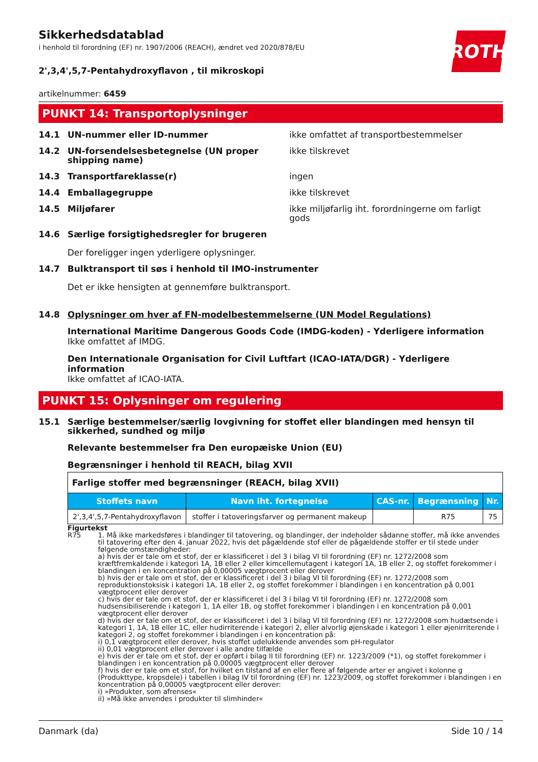ROTH
Sikkerhedsdatablad
i henhold til forordning (EF) nr. 1907/2006 (REACH), ændret ved 2020/878/EU
2',3,4',5,7-Pentahydroxyflavon , til mikroskopi
artikelnummer: 6459
PUNKT 14: Transportoplysninger
14.1 UN-nummer eller ID-nummer ikke omfattet af transportbestemmelser
14.2 UN-forsendelsesbetegnelse (UN proper shipping name)
ikke tilskrevet
14.3 Transportfareklasse(r) ingen
14.4 Emballagegruppe ikke tilskrevet
14.5 Miljøfarer ikke miljøfarlig iht. forordningerne om farligt gods
14.6 Særlige forsigtighedsregler for brugeren
Der foreligger ingen yderligere oplysninger.
14.7 Bulktransport til søs i henhold til IMO-instrumenter
Det er ikke hensigten at gennemføre bulktransport.
14.8 Oplysninger om hver af FN-modelbestemmelserne (UN Model Regulations)
International Maritime Dangerous Goods Code (IMDG-koden) - Yderligere information
Ikke omfattet af IMDG.
Den Internationale Organisation for Civil Luftfart (ICAO-IATA/DGR) - Yderligere information
Ikke omfattet af ICAO-IATA.
PUNKT 15: Oplysninger om regulering
15.1 Særlige bestemmelser/særlig lovgivning for stoffet eller blandingen med hensyn til sikkerhed, sundhed og miljø
Relevante bestemmelser fra Den europæiske Union (EU)
Begrænsninger i henhold til REACH, bilag XVII
| Farlige stoffer med begrænsninger (REACH, bilag XVII) | | | | |
| Stoffets navn | Navn iht. fortegnelse | CAS-nr. | Begrænsning | Nr. |
| 2',3,4',5,7-Pentahydroxyflavon | stoffer i tatoveringsfarver og permanent makeup | | R75 | 75 |
Figurtekst
R75 1. Må ikke markedsføres i blandinger til tatovering, og blandinger, der indeholder sådanne stoffer, må ikke anvendes til tatovering efter den 4. januar 2022, hvis det pågældende stof eller de pågældende stoffer er til stede under følgende omstændigheder:
a) hvis der er tale om et stof, der er klassificeret i del 3 i bilag VI til forordning (EF) nr. 1272/2008 som kræftfremkaldende i kategori 1A, 1B eller 2 eller kimcellemutagent i kategori 1A, 1B eller 2, og stoffet forekommer i blandingen i en koncentration på 0,00005 vægtprocent eller derover
b) hvis der er tale om et stof, der er klassificeret i del 3 i bilag VI til forordning (EF) nr. 1272/2008 som reproduktionstoksisk i kategori 1A, 1B eller 2, og stoffet forekommer i blandingen i en koncentration på 0,001 vægtprocent eller derover
c) hvis der er tale om et stof, der er klassificeret i del 3 i bilag VI til forordning (EF) nr. 1272/2008 som hudsensibiliserende i kategori 1, 1A eller 1B, og stoffet forekommer i blandingen i en koncentration på 0,001 vægtprocent eller derover
d) hvis der er tale om et stof, der er klassificeret i del 3 i bilag VI til forordning (EF) nr. 1272/2008 som hudætsende i kategori 1, 1A, 1B eller 1C, eller hudirriterende i kategori 2, eller alvorlig øjenskade i kategori 1 eller øjenirriterende i kategori 2, og stoffet forekommer i blandingen i en koncentration på:
i) 0,1 vægtprocent eller derover, hvis stoffet udelukkende anvendes som pH-regulator
ii) 0,01 vægtprocent eller derover i alle andre tilfælde
e) hvis der er tale om et stof, der er opført i bilag II til forordning (EF) nr. 1223/2009 (*1), og stoffet forekommer i blandingen i en koncentration på 0,00005 vægtprocent eller derover
f) hvis der er tale om et stof, for hvilket en tilstand af en eller flere af følgende arter er angivet i kolonne g (Produkttype, kropsdele) i tabellen i bilag IV til forordning (EF) nr. 1223/2009, og stoffet forekommer i blandingen i en koncentration på 0,00005 vægtprocent eller derover:
i) »Produkter, som afrenses«
ii) »Må ikke anvendes i produkter til slimhinder«
Danmark (da) Side 10 / 14